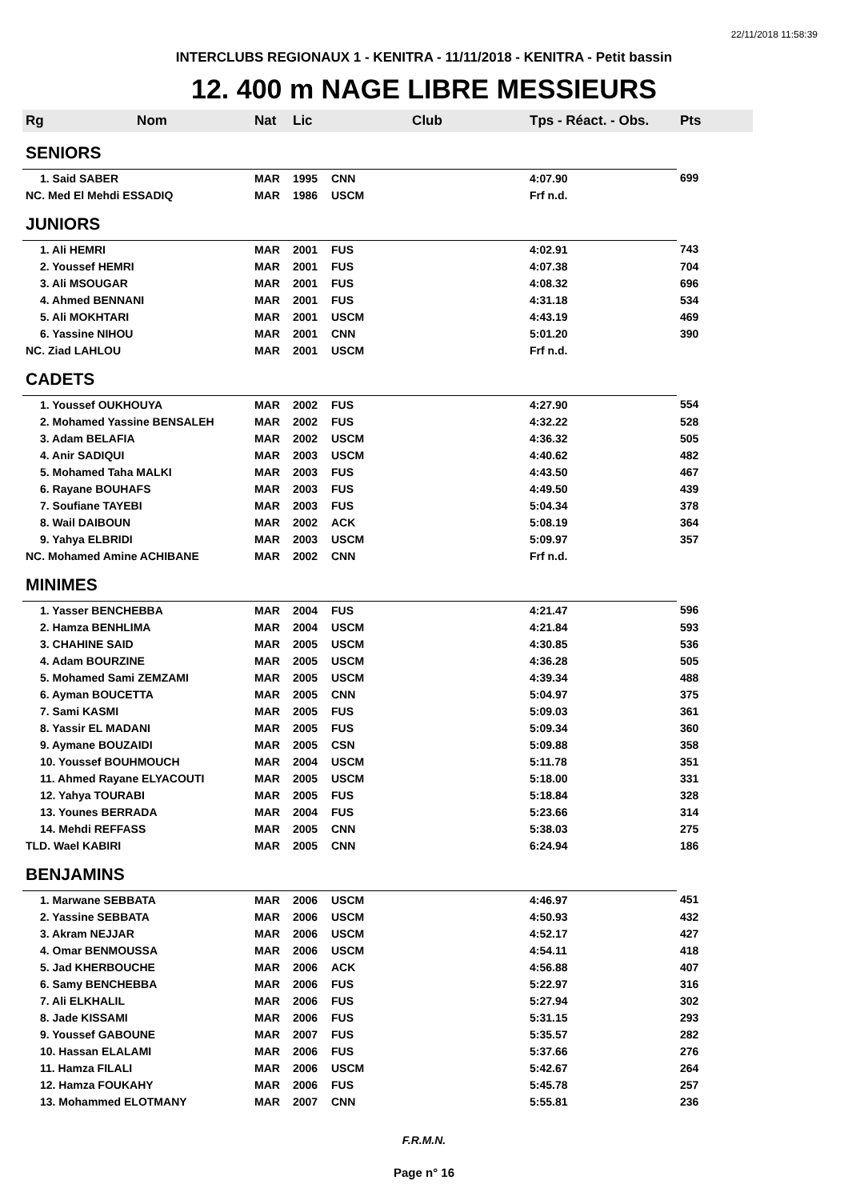22/11/2018 11:58:39
INTERCLUBS REGIONAUX 1 - KENITRA - 11/11/2018 - KENITRA - Petit bassin
12. 400 m NAGE LIBRE MESSIEURS
| Rg | Nom | Nat | Lic | Club | Tps - Réact. - Obs. | Pts |
| --- | --- | --- | --- | --- | --- | --- |
| SENIORS | | | | | | |
| 1. Said SABER | | MAR | 1995 | CNN | 4:07.90 | 699 |
| NC. Med El Mehdi ESSADIQ | | MAR | 1986 | USCM | Frf n.d. | |
| JUNIORS | | | | | | |
| 1. Ali HEMRI | | MAR | 2001 | FUS | 4:02.91 | 743 |
| 2. Youssef HEMRI | | MAR | 2001 | FUS | 4:07.38 | 704 |
| 3. Ali MSOUGAR | | MAR | 2001 | FUS | 4:08.32 | 696 |
| 4. Ahmed BENNANI | | MAR | 2001 | FUS | 4:31.18 | 534 |
| 5. Ali MOKHTARI | | MAR | 2001 | USCM | 4:43.19 | 469 |
| 6. Yassine NIHOU | | MAR | 2001 | CNN | 5:01.20 | 390 |
| NC. Ziad LAHLOU | | MAR | 2001 | USCM | Frf n.d. | |
| CADETS | | | | | | |
| 1. Youssef OUKHOUYA | | MAR | 2002 | FUS | 4:27.90 | 554 |
| 2. Mohamed Yassine BENSALEH | | MAR | 2002 | FUS | 4:32.22 | 528 |
| 3. Adam BELAFIA | | MAR | 2002 | USCM | 4:36.32 | 505 |
| 4. Anir SADIQUI | | MAR | 2003 | USCM | 4:40.62 | 482 |
| 5. Mohamed Taha MALKI | | MAR | 2003 | FUS | 4:43.50 | 467 |
| 6. Rayane BOUHAFS | | MAR | 2003 | FUS | 4:49.50 | 439 |
| 7. Soufiane TAYEBI | | MAR | 2003 | FUS | 5:04.34 | 378 |
| 8. Wail DAIBOUN | | MAR | 2002 | ACK | 5:08.19 | 364 |
| 9. Yahya ELBRIDI | | MAR | 2003 | USCM | 5:09.97 | 357 |
| NC. Mohamed Amine ACHIBANE | | MAR | 2002 | CNN | Frf n.d. | |
| MINIMES | | | | | | |
| 1. Yasser BENCHEBBA | | MAR | 2004 | FUS | 4:21.47 | 596 |
| 2. Hamza BENHLIMA | | MAR | 2004 | USCM | 4:21.84 | 593 |
| 3. CHAHINE SAID | | MAR | 2005 | USCM | 4:30.85 | 536 |
| 4. Adam BOURZINE | | MAR | 2005 | USCM | 4:36.28 | 505 |
| 5. Mohamed Sami ZEMZAMI | | MAR | 2005 | USCM | 4:39.34 | 488 |
| 6. Ayman BOUCETTA | | MAR | 2005 | CNN | 5:04.97 | 375 |
| 7. Sami KASMI | | MAR | 2005 | FUS | 5:09.03 | 361 |
| 8. Yassir EL MADANI | | MAR | 2005 | FUS | 5:09.34 | 360 |
| 9. Aymane BOUZAIDI | | MAR | 2005 | CSN | 5:09.88 | 358 |
| 10. Youssef BOUHMOUCH | | MAR | 2004 | USCM | 5:11.78 | 351 |
| 11. Ahmed Rayane ELYACOUTI | | MAR | 2005 | USCM | 5:18.00 | 331 |
| 12. Yahya TOURABI | | MAR | 2005 | FUS | 5:18.84 | 328 |
| 13. Younes BERRADA | | MAR | 2004 | FUS | 5:23.66 | 314 |
| 14. Mehdi REFFASS | | MAR | 2005 | CNN | 5:38.03 | 275 |
| TLD. Wael KABIRI | | MAR | 2005 | CNN | 6:24.94 | 186 |
| BENJAMINS | | | | | | |
| 1. Marwane SEBBATA | | MAR | 2006 | USCM | 4:46.97 | 451 |
| 2. Yassine SEBBATA | | MAR | 2006 | USCM | 4:50.93 | 432 |
| 3. Akram NEJJAR | | MAR | 2006 | USCM | 4:52.17 | 427 |
| 4. Omar BENMOUSSA | | MAR | 2006 | USCM | 4:54.11 | 418 |
| 5. Jad KHERBOUCHE | | MAR | 2006 | ACK | 4:56.88 | 407 |
| 6. Samy BENCHEBBA | | MAR | 2006 | FUS | 5:22.97 | 316 |
| 7. Ali ELKHALIL | | MAR | 2006 | FUS | 5:27.94 | 302 |
| 8. Jade KISSAMI | | MAR | 2006 | FUS | 5:31.15 | 293 |
| 9. Youssef GABOUNE | | MAR | 2007 | FUS | 5:35.57 | 282 |
| 10. Hassan ELALAMI | | MAR | 2006 | FUS | 5:37.66 | 276 |
| 11. Hamza FILALI | | MAR | 2006 | USCM | 5:42.67 | 264 |
| 12. Hamza FOUKAHY | | MAR | 2006 | FUS | 5:45.78 | 257 |
| 13. Mohammed ELOTMANY | | MAR | 2007 | CNN | 5:55.81 | 236 |
F.R.M.N.
Page n° 16